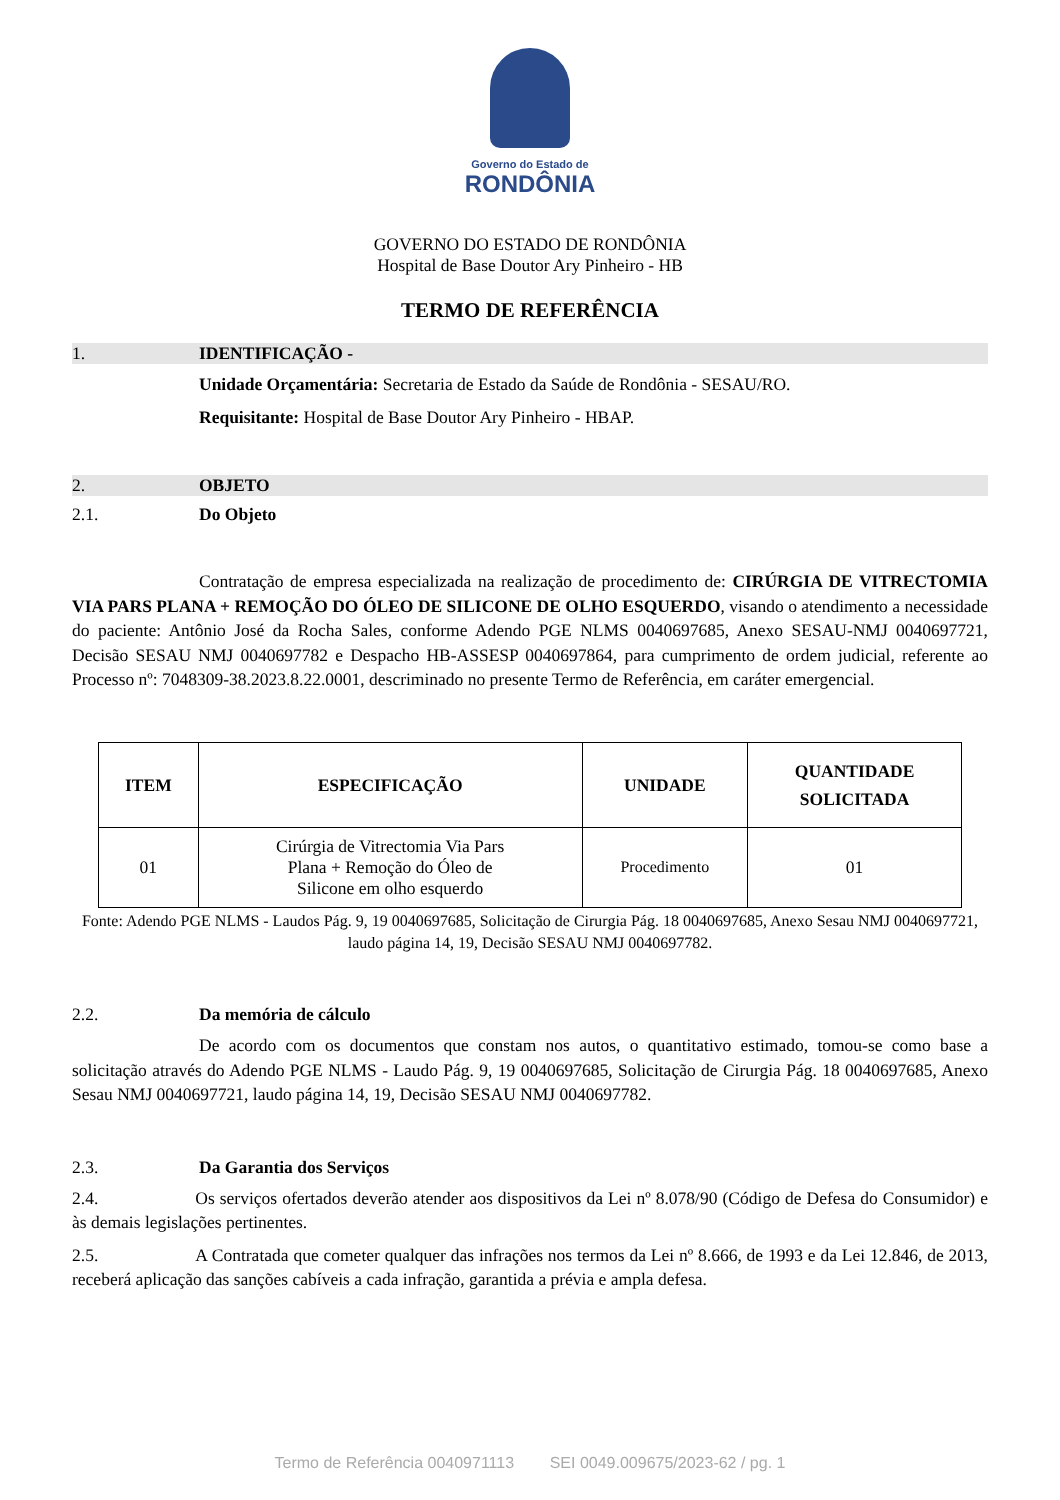Governo do Estado de
RONDÔNIA
GOVERNO DO ESTADO DE RONDÔNIA
Hospital de Base Doutor Ary Pinheiro - HB
TERMO DE REFERÊNCIA
1. IDENTIFICAÇÃO -
Unidade Orçamentária: Secretaria de Estado da Saúde de Rondônia - SESAU/RO.
Requisitante: Hospital de Base Doutor Ary Pinheiro - HBAP.
2. OBJETO
2.1. Do Objeto
Contratação de empresa especializada na realização de procedimento de: CIRÚRGIA DE VITRECTOMIA VIA PARS PLANA + REMOÇÃO DO ÓLEO DE SILICONE DE OLHO ESQUERDO, visando o atendimento a necessidade do paciente: Antônio José da Rocha Sales, conforme Adendo PGE NLMS 0040697685, Anexo SESAU-NMJ 0040697721, Decisão SESAU NMJ 0040697782 e Despacho HB-ASSESP 0040697864, para cumprimento de ordem judicial, referente ao Processo nº: 7048309-38.2023.8.22.0001, descriminado no presente Termo de Referência, em caráter emergencial.
| ITEM | ESPECIFICAÇÃO | UNIDADE | QUANTIDADE SOLICITADA |
| --- | --- | --- | --- |
| 01 | Cirúrgia de Vitrectomia Via Pars Plana + Remoção do Óleo de Silicone em olho esquerdo | Procedimento | 01 |
Fonte: Adendo PGE NLMS - Laudos Pág. 9, 19 0040697685, Solicitação de Cirurgia Pág. 18 0040697685, Anexo Sesau NMJ 0040697721, laudo página 14, 19, Decisão SESAU NMJ 0040697782.
2.2. Da memória de cálculo
De acordo com os documentos que constam nos autos, o quantitativo estimado, tomou-se como base a solicitação através do Adendo PGE NLMS - Laudo Pág. 9, 19 0040697685, Solicitação de Cirurgia Pág. 18 0040697685, Anexo Sesau NMJ 0040697721, laudo página 14, 19, Decisão SESAU NMJ 0040697782.
2.3. Da Garantia dos Serviços
2.4. Os serviços ofertados deverão atender aos dispositivos da Lei nº 8.078/90 (Código de Defesa do Consumidor) e às demais legislações pertinentes.
2.5. A Contratada que cometer qualquer das infrações nos termos da Lei nº 8.666, de 1993 e da Lei 12.846, de 2013, receberá aplicação das sanções cabíveis a cada infração, garantida a prévia e ampla defesa.
Termo de Referência 0040971113 SEI 0049.009675/2023-62 / pg. 1